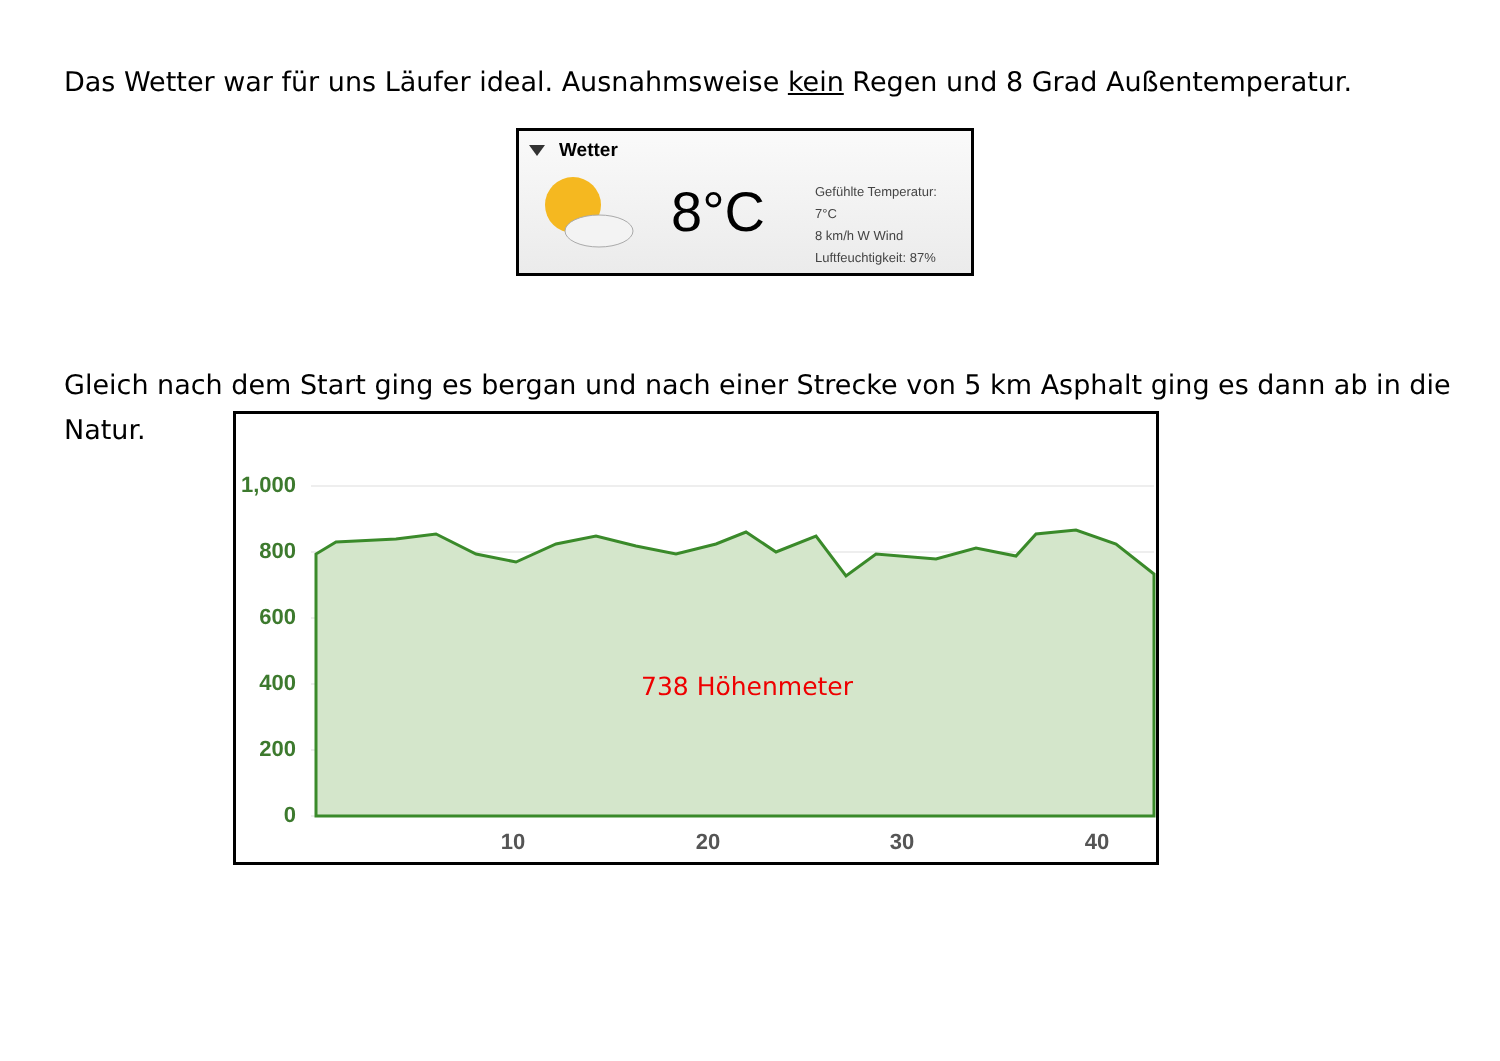Das Wetter war für uns Läufer ideal. Ausnahmsweise kein Regen und 8 Grad Außentemperatur.
Wetter
8°C
Gefühlte Temperatur:
7°C
8 km/h W Wind
Luftfeuchtigkeit: 87%
Gleich nach dem Start ging es bergan und nach einer Strecke von 5 km Asphalt ging es dann ab in die
Natur.
1,000
800
600
400
200
0
10
20
30
40
738 Höhenmeter